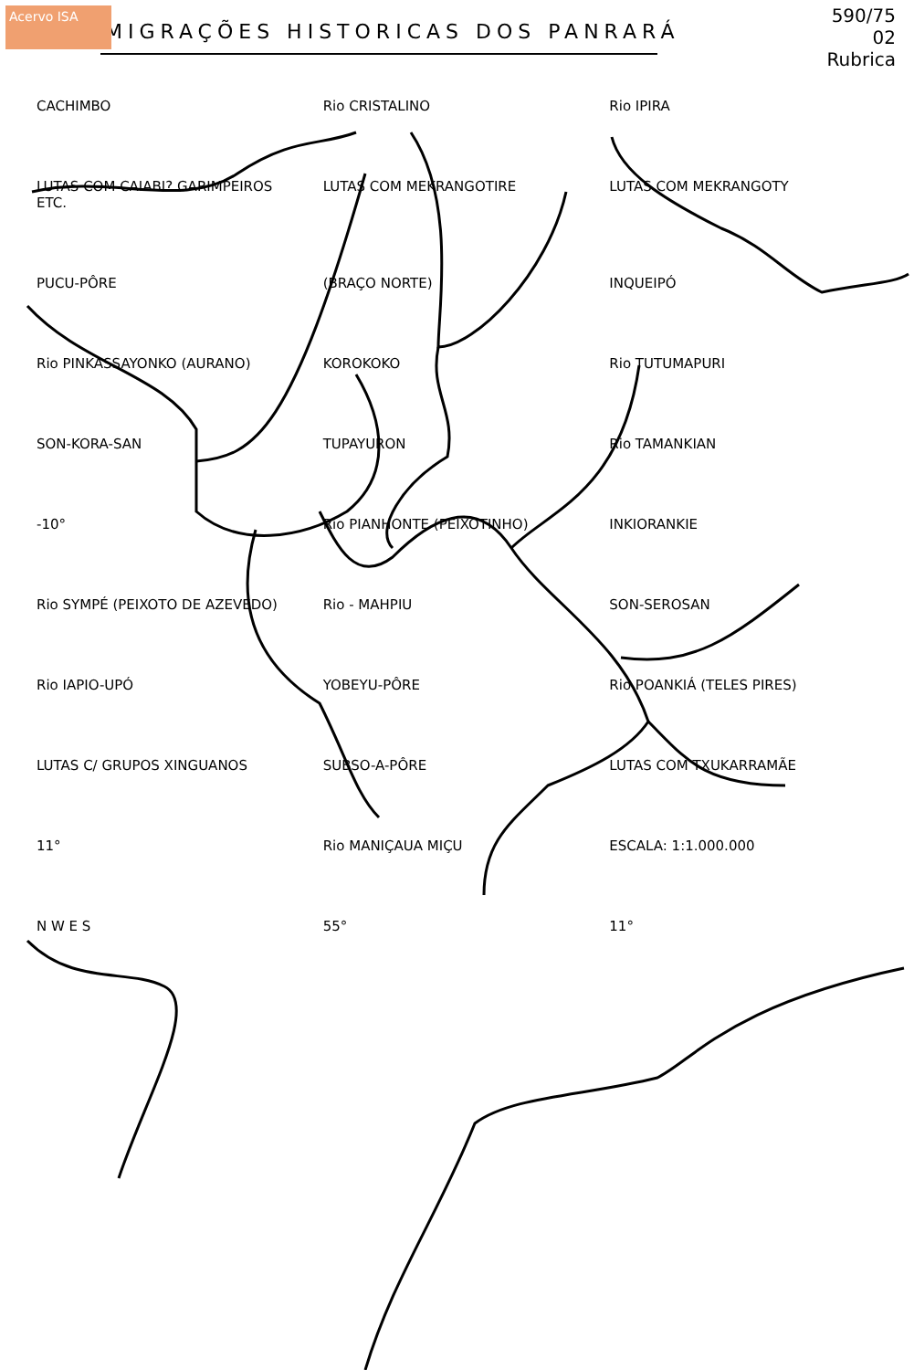Acervo ISA
MIGRAÇÕES HISTORICAS DOS PANRARÁ
590/75
02
Rubrica
CACHIMBO Rio CRISTALINO Rio IPIRA LUTAS COM CAIABI? GARIMPEIROS ETC. LUTAS COM MEKRANGOTIRE LUTAS COM MEKRANGOTY PUCU-PÔRE (BRAÇO NORTE) INQUEIPÓ Rio PINKASSAYONKO (AURANO) KOROKOKO Rio TUTUMAPURI SON-KORA-SAN TUPAYURON Rio TAMANKIAN -10° Rio PIANHONTE (PEIXOTINHO) INKIORANKIE Rio SYMPÉ (PEIXOTO DE AZEVEDO) Rio - MAHPIU SON-SEROSAN Rio IAPIO-UPÓ YOBEYU-PÔRE Rio POANKIÁ (TELES PIRES) LUTAS C/ GRUPOS XINGUANOS SUBSO-A-PÔRE LUTAS COM TXUKARRAMÃE 11° Rio MANIÇAUA MIÇU ESCALA: 1:1.000.000 N W E S 55° 11°